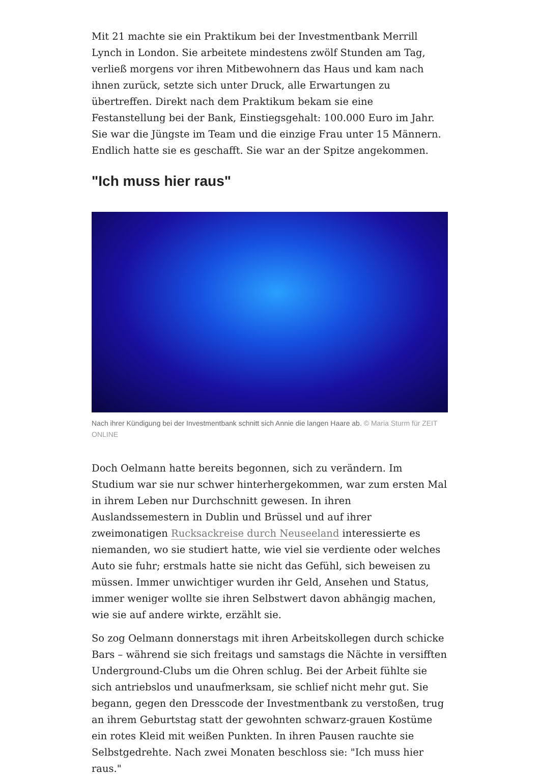Mit 21 machte sie ein Praktikum bei der Investmentbank Merrill Lynch in London. Sie arbeitete mindestens zwölf Stunden am Tag, verließ morgens vor ihren Mitbewohnern das Haus und kam nach ihnen zurück, setzte sich unter Druck, alle Erwartungen zu übertreffen. Direkt nach dem Praktikum bekam sie eine Festanstellung bei der Bank, Einstiegsgehalt: 100.000 Euro im Jahr. Sie war die Jüngste im Team und die einzige Frau unter 15 Männern. Endlich hatte sie es geschafft. Sie war an der Spitze angekommen.
"Ich muss hier raus"
Nach ihrer Kündigung bei der Investmentbank schnitt sich Annie die langen Haare ab. © Maria Sturm für ZEIT ONLINE
Doch Oelmann hatte bereits begonnen, sich zu verändern. Im Studium war sie nur schwer hinterhergekommen, war zum ersten Mal in ihrem Leben nur Durchschnitt gewesen. In ihren Auslandssemestern in Dublin und Brüssel und auf ihrer zweimonatigen Rucksackreise durch Neuseeland interessierte es niemanden, wo sie studiert hatte, wie viel sie verdiente oder welches Auto sie fuhr; erstmals hatte sie nicht das Gefühl, sich beweisen zu müssen. Immer unwichtiger wurden ihr Geld, Ansehen und Status, immer weniger wollte sie ihren Selbstwert davon abhängig machen, wie sie auf andere wirkte, erzählt sie.
So zog Oelmann donnerstags mit ihren Arbeitskollegen durch schicke Bars – während sie sich freitags und samstags die Nächte in versifften Underground-Clubs um die Ohren schlug. Bei der Arbeit fühlte sie sich antriebslos und unaufmerksam, sie schlief nicht mehr gut. Sie begann, gegen den Dresscode der Investmentbank zu verstoßen, trug an ihrem Geburtstag statt der gewohnten schwarz-grauen Kostüme ein rotes Kleid mit weißen Punkten. In ihren Pausen rauchte sie Selbstgedrehte. Nach zwei Monaten beschloss sie: "Ich muss hier raus."